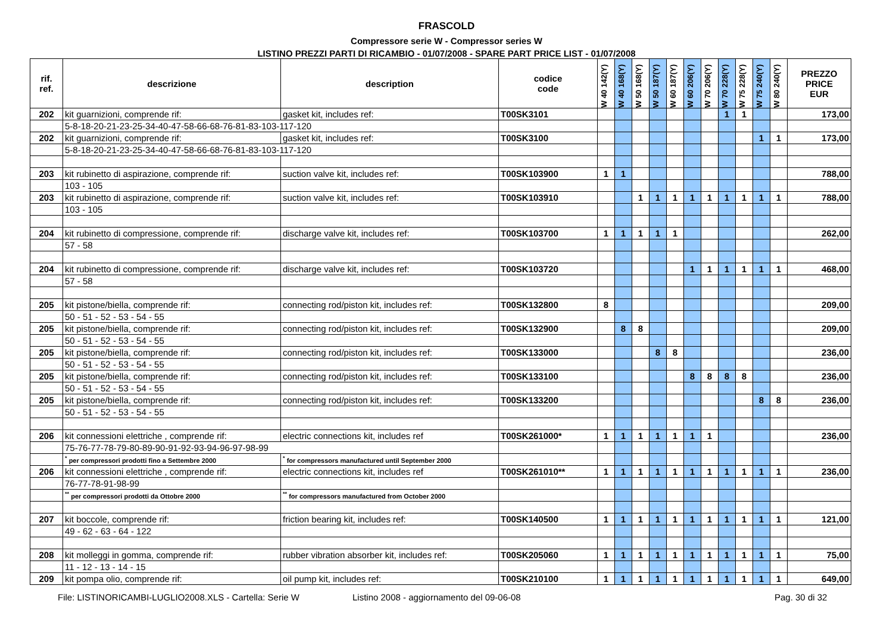FRASCOLD
Compressore serie W - Compressor series W
LISTINO PREZZI PARTI DI RICAMBIO - 01/07/2008 - SPARE PART PRICE LIST - 01/07/2008
| rif. ref. | descrizione | description | codice code | W 40 142(Y) | W 40 168(Y) | W 50 168(Y) | W 50 187(Y) | W 60 187(Y) | W 60 206(Y) | W 70 206(Y) | W 70 228(Y) | W 75 228(Y) | W 75 240(Y) | W 80 240(Y) | PREZZO PRICE EUR |
| --- | --- | --- | --- | --- | --- | --- | --- | --- | --- | --- | --- | --- | --- | --- | --- |
| 202 | kit guarnizioni, comprende rif: | gasket kit, includes ref: | T00SK3101 | | | | | | | | 1 | 1 | | | 173,00 |
| | 5-8-18-20-21-23-25-34-40-47-58-66-68-76-81-83-103-117-120 | | | | | | | | | | | | | | |
| 202 | kit guarnizioni, comprende rif: | gasket kit, includes ref: | T00SK3100 | | | | | | | | | | 1 | 1 | 173,00 |
| | 5-8-18-20-21-23-25-34-40-47-58-66-68-76-81-83-103-117-120 | | | | | | | | | | | | | | |
| 203 | kit rubinetto di aspirazione, comprende rif: | suction valve kit, includes ref: | T00SK103900 | 1 | 1 | | | | | | | | | | 788,00 |
| | 103 - 105 | | | | | | | | | | | | | | |
| 203 | kit rubinetto di aspirazione, comprende rif: | suction valve kit, includes ref: | T00SK103910 | | | 1 | 1 | 1 | 1 | 1 | 1 | 1 | 1 | 1 | 788,00 |
| | 103 - 105 | | | | | | | | | | | | | | |
| 204 | kit rubinetto di compressione, comprende rif: | discharge valve kit, includes ref: | T00SK103700 | 1 | 1 | 1 | 1 | 1 | | | | | | | 262,00 |
| | 57 - 58 | | | | | | | | | | | | | | |
| 204 | kit rubinetto di compressione, comprende rif: | discharge valve kit, includes ref: | T00SK103720 | | | | | | 1 | 1 | 1 | 1 | 1 | 1 | 468,00 |
| | 57 - 58 | | | | | | | | | | | | | | |
| 205 | kit pistone/biella, comprende rif: | connecting rod/piston kit, includes ref: | T00SK132800 | 8 | | | | | | | | | | | 209,00 |
| | 50 - 51 - 52 - 53 - 54 - 55 | | | | | | | | | | | | | | |
| 205 | kit pistone/biella, comprende rif: | connecting rod/piston kit, includes ref: | T00SK132900 | | 8 | 8 | | | | | | | | | 209,00 |
| | 50 - 51 - 52 - 53 - 54 - 55 | | | | | | | | | | | | | | |
| 205 | kit pistone/biella, comprende rif: | connecting rod/piston kit, includes ref: | T00SK133000 | | | | 8 | 8 | | | | | | | 236,00 |
| | 50 - 51 - 52 - 53 - 54 - 55 | | | | | | | | | | | | | | |
| 205 | kit pistone/biella, comprende rif: | connecting rod/piston kit, includes ref: | T00SK133100 | | | | | | 8 | 8 | 8 | 8 | | | 236,00 |
| | 50 - 51 - 52 - 53 - 54 - 55 | | | | | | | | | | | | | | |
| 205 | kit pistone/biella, comprende rif: | connecting rod/piston kit, includes ref: | T00SK133200 | | | | | | | | | | 8 | 8 | 236,00 |
| | 50 - 51 - 52 - 53 - 54 - 55 | | | | | | | | | | | | | | |
| 206 | kit connessioni elettriche , comprende rif: | electric connections kit, includes ref | T00SK261000* | 1 | 1 | 1 | 1 | 1 | 1 | 1 | | | | | 236,00 |
| | 75-76-77-78-79-80-89-90-91-92-93-94-96-97-98-99 | | | | | | | | | | | | | | |
| | <sup>*</sup> per compressori prodotti fino a Settembre 2000 | <sup>*</sup> for compressors manufactured until September 2000 | | | | | | | | | | | | | |
| 206 | kit connessioni elettriche , comprende rif: | electric connections kit, includes ref | T00SK261010** | 1 | 1 | 1 | 1 | 1 | 1 | 1 | 1 | 1 | 1 | 1 | 236,00 |
| | 76-77-78-91-98-99 | | | | | | | | | | | | | | |
| | <sup>**</sup> per compressori prodotti da Ottobre 2000 | <sup>**</sup> for compressors manufactured from October 2000 | | | | | | | | | | | | | |
| 207 | kit boccole, comprende rif: | friction bearing kit, includes ref: | T00SK140500 | 1 | 1 | 1 | 1 | 1 | 1 | 1 | 1 | 1 | 1 | 1 | 121,00 |
| | 49 - 62 - 63 - 64 - 122 | | | | | | | | | | | | | | |
| 208 | kit molleggi in gomma, comprende rif: | rubber vibration absorber kit, includes ref: | T00SK205060 | 1 | 1 | 1 | 1 | 1 | 1 | 1 | 1 | 1 | 1 | 1 | 75,00 |
| | 11 - 12 - 13 - 14 - 15 | | | | | | | | | | | | | | |
| 209 | kit pompa olio, comprende rif: | oil pump kit, includes ref: | T00SK210100 | 1 | 1 | 1 | 1 | 1 | 1 | 1 | 1 | 1 | 1 | 1 | 649,00 |
File: LISTINORICAMBI-LUGLIO2008.XLS - Cartella: Serie W Listino 2008 - aggiornamento del 09-06-08 Pag. 30 di 32